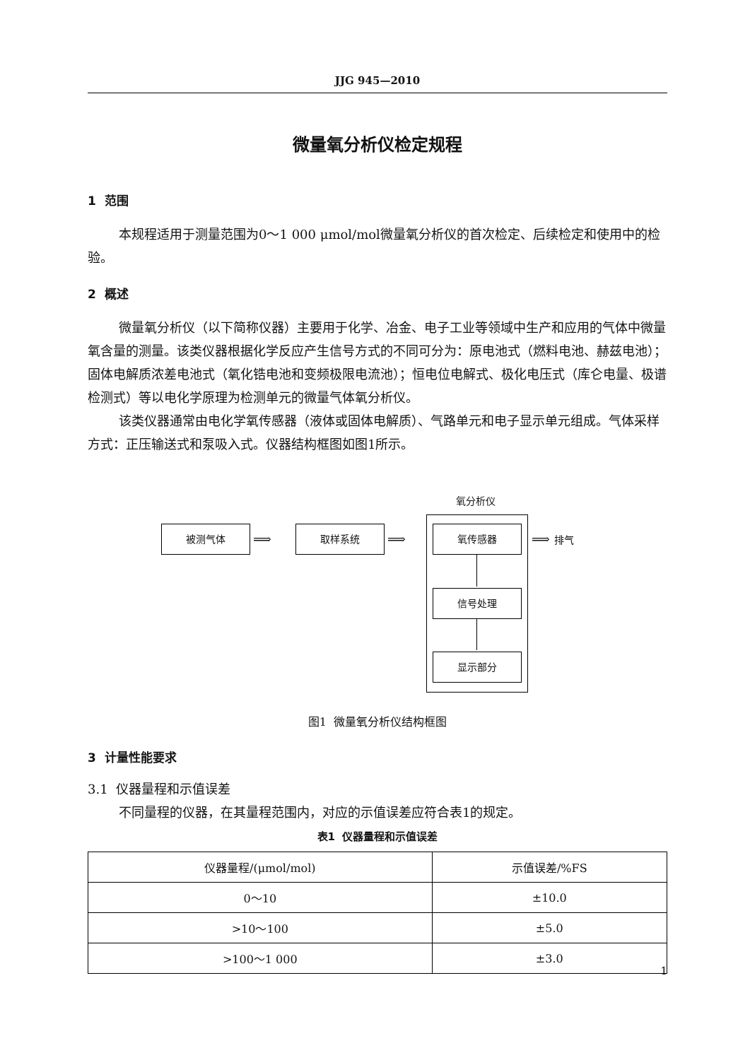JJG 945—2010
微量氧分析仪检定规程
1 范围
本规程适用于测量范围为0～1 000 μmol/mol微量氧分析仪的首次检定、后续检定和使用中的检验。
2 概述
微量氧分析仪（以下简称仪器）主要用于化学、冶金、电子工业等领域中生产和应用的气体中微量氧含量的测量。该类仪器根据化学反应产生信号方式的不同可分为：原电池式（燃料电池、赫兹电池）；固体电解质浓差电池式（氧化锆电池和变频极限电流池）；恒电位电解式、极化电压式（库仑电量、极谱检测式）等以电化学原理为检测单元的微量气体氧分析仪。
该类仪器通常由电化学氧传感器（液体或固体电解质）、气路单元和电子显示单元组成。气体采样方式：正压输送式和泵吸入式。仪器结构框图如图1所示。
氧分析仪
被测气体
⟹
取样系统
⟹
氧传感器
⟹ 排气
信号处理
显示部分
图1 微量氧分析仪结构框图
3 计量性能要求
3.1 仪器量程和示值误差
不同量程的仪器，在其量程范围内，对应的示值误差应符合表1的规定。
表1 仪器量程和示值误差
| 仪器量程/(μmol/mol) | 示值误差/%FS |
| --- | --- |
| 0～10 | ±10.0 |
| >10～100 | ±5.0 |
| >100～1 000 | ±3.0 |
1